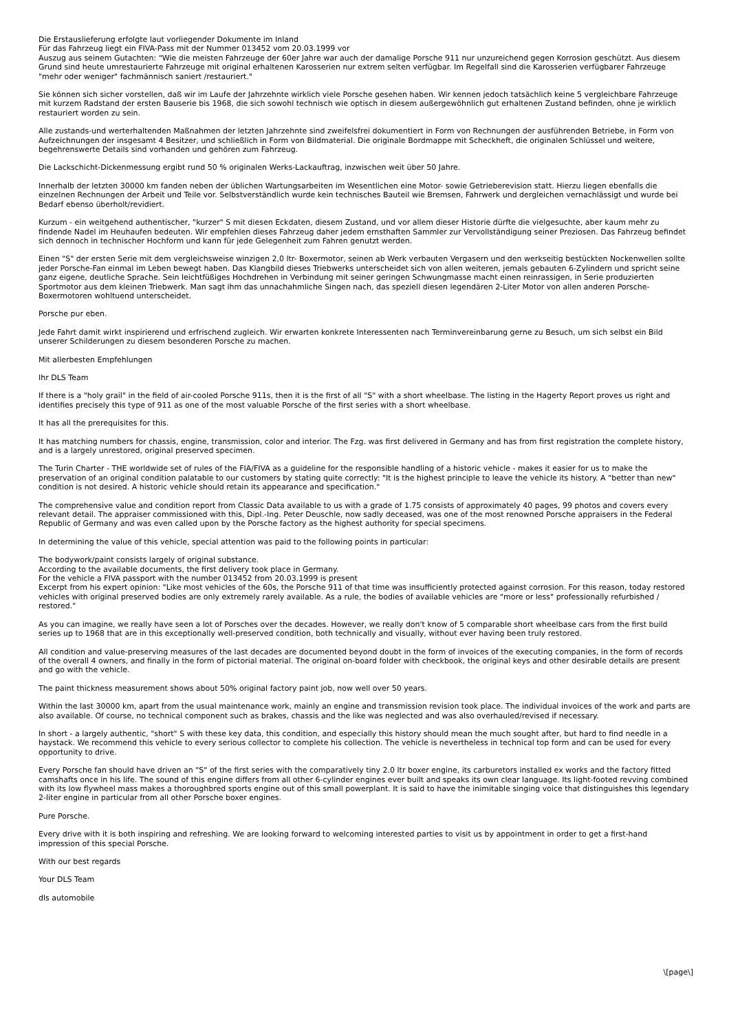Die Erstauslieferung erfolgte laut vorliegender Dokumente im Inland
Für das Fahrzeug liegt ein FIVA-Pass mit der Nummer 013452 vom 20.03.1999 vor
Auszug aus seinem Gutachten: "Wie die meisten Fahrzeuge der 60er Jahre war auch der damalige Porsche 911 nur unzureichend gegen Korrosion geschützt. Aus diesem Grund sind heute umrestaurierte Fahrzeuge mit original erhaltenen Karosserien nur extrem selten verfügbar. Im Regelfall sind die Karosserien verfügbarer Fahrzeuge "mehr oder weniger" fachmännisch saniert /restauriert."
Sie können sich sicher vorstellen, daß wir im Laufe der Jahrzehnte wirklich viele Porsche gesehen haben. Wir kennen jedoch tatsächlich keine 5 vergleichbare Fahrzeuge mit kurzem Radstand der ersten Bauserie bis 1968, die sich sowohl technisch wie optisch in diesem außergewöhnlich gut erhaltenen Zustand befinden, ohne je wirklich restauriert worden zu sein.
Alle zustands-und werterhaltenden Maßnahmen der letzten Jahrzehnte sind zweifelsfrei dokumentiert in Form von Rechnungen der ausführenden Betriebe, in Form von Aufzeichnungen der insgesamt 4 Besitzer, und schließlich in Form von Bildmaterial. Die originale Bordmappe mit Scheckheft, die originalen Schlüssel und weitere, begehrenswerte Details sind vorhanden und gehören zum Fahrzeug.
Die Lackschicht-Dickenmessung ergibt rund 50 % originalen Werks-Lackauftrag, inzwischen weit über 50 Jahre.
Innerhalb der letzten 30000 km fanden neben der üblichen Wartungsarbeiten im Wesentlichen eine Motor- sowie Getrieberevision statt. Hierzu liegen ebenfalls die einzelnen Rechnungen der Arbeit und Teile vor. Selbstverständlich wurde kein technisches Bauteil wie Bremsen, Fahrwerk und dergleichen vernachlässigt und wurde bei Bedarf ebenso überholt/revidiert.
Kurzum - ein weitgehend authentischer, "kurzer" S mit diesen Eckdaten, diesem Zustand, und vor allem dieser Historie dürfte die vielgesuchte, aber kaum mehr zu findende Nadel im Heuhaufen bedeuten. Wir empfehlen dieses Fahrzeug daher jedem ernsthaften Sammler zur Vervollständigung seiner Preziosen. Das Fahrzeug befindet sich dennoch in technischer Hochform und kann für jede Gelegenheit zum Fahren genutzt werden.
Einen "S" der ersten Serie mit dem vergleichsweise winzigen 2,0 ltr- Boxermotor, seinen ab Werk verbauten Vergasern und den werkseitig bestückten Nockenwellen sollte jeder Porsche-Fan einmal im Leben bewegt haben. Das Klangbild dieses Triebwerks unterscheidet sich von allen weiteren, jemals gebauten 6-Zylindern und spricht seine ganz eigene, deutliche Sprache. Sein leichtfüßiges Hochdrehen in Verbindung mit seiner geringen Schwungmasse macht einen reinrassigen, in Serie produzierten Sportmotor aus dem kleinen Triebwerk. Man sagt ihm das unnachahmliche Singen nach, das speziell diesen legendären 2-Liter Motor von allen anderen Porsche-Boxermotoren wohltuend unterscheidet.
Porsche pur eben.
Jede Fahrt damit wirkt inspirierend und erfrischend zugleich. Wir erwarten konkrete Interessenten nach Terminvereinbarung gerne zu Besuch, um sich selbst ein Bild unserer Schilderungen zu diesem besonderen Porsche zu machen.
Mit allerbesten Empfehlungen
Ihr DLS Team
If there is a "holy grail" in the field of air-cooled Porsche 911s, then it is the first of all "S" with a short wheelbase. The listing in the Hagerty Report proves us right and identifies precisely this type of 911 as one of the most valuable Porsche of the first series with a short wheelbase.
It has all the prerequisites for this.
It has matching numbers for chassis, engine, transmission, color and interior. The Fzg. was first delivered in Germany and has from first registration the complete history, and is a largely unrestored, original preserved specimen.
The Turin Charter - THE worldwide set of rules of the FIA/FIVA as a guideline for the responsible handling of a historic vehicle - makes it easier for us to make the preservation of an original condition palatable to our customers by stating quite correctly: "It is the highest principle to leave the vehicle its history. A "better than new" condition is not desired. A historic vehicle should retain its appearance and specification."
The comprehensive value and condition report from Classic Data available to us with a grade of 1.75 consists of approximately 40 pages, 99 photos and covers every relevant detail. The appraiser commissioned with this, Dipl.-Ing. Peter Deuschle, now sadly deceased, was one of the most renowned Porsche appraisers in the Federal Republic of Germany and was even called upon by the Porsche factory as the highest authority for special specimens.
In determining the value of this vehicle, special attention was paid to the following points in particular:
The bodywork/paint consists largely of original substance.
According to the available documents, the first delivery took place in Germany.
For the vehicle a FIVA passport with the number 013452 from 20.03.1999 is present
Excerpt from his expert opinion: "Like most vehicles of the 60s, the Porsche 911 of that time was insufficiently protected against corrosion. For this reason, today restored vehicles with original preserved bodies are only extremely rarely available. As a rule, the bodies of available vehicles are "more or less" professionally refurbished / restored."
As you can imagine, we really have seen a lot of Porsches over the decades. However, we really don't know of 5 comparable short wheelbase cars from the first build series up to 1968 that are in this exceptionally well-preserved condition, both technically and visually, without ever having been truly restored.
All condition and value-preserving measures of the last decades are documented beyond doubt in the form of invoices of the executing companies, in the form of records of the overall 4 owners, and finally in the form of pictorial material. The original on-board folder with checkbook, the original keys and other desirable details are present and go with the vehicle.
The paint thickness measurement shows about 50% original factory paint job, now well over 50 years.
Within the last 30000 km, apart from the usual maintenance work, mainly an engine and transmission revision took place. The individual invoices of the work and parts are also available. Of course, no technical component such as brakes, chassis and the like was neglected and was also overhauled/revised if necessary.
In short - a largely authentic, "short" S with these key data, this condition, and especially this history should mean the much sought after, but hard to find needle in a haystack. We recommend this vehicle to every serious collector to complete his collection. The vehicle is nevertheless in technical top form and can be used for every opportunity to drive.
Every Porsche fan should have driven an "S" of the first series with the comparatively tiny 2.0 ltr boxer engine, its carburetors installed ex works and the factory fitted camshafts once in his life. The sound of this engine differs from all other 6-cylinder engines ever built and speaks its own clear language. Its light-footed revving combined with its low flywheel mass makes a thoroughbred sports engine out of this small powerplant. It is said to have the inimitable singing voice that distinguishes this legendary 2-liter engine in particular from all other Porsche boxer engines.
Pure Porsche.
Every drive with it is both inspiring and refreshing. We are looking forward to welcoming interested parties to visit us by appointment in order to get a first-hand impression of this special Porsche.
With our best regards
Your DLS Team
dls automobile
\[page\]